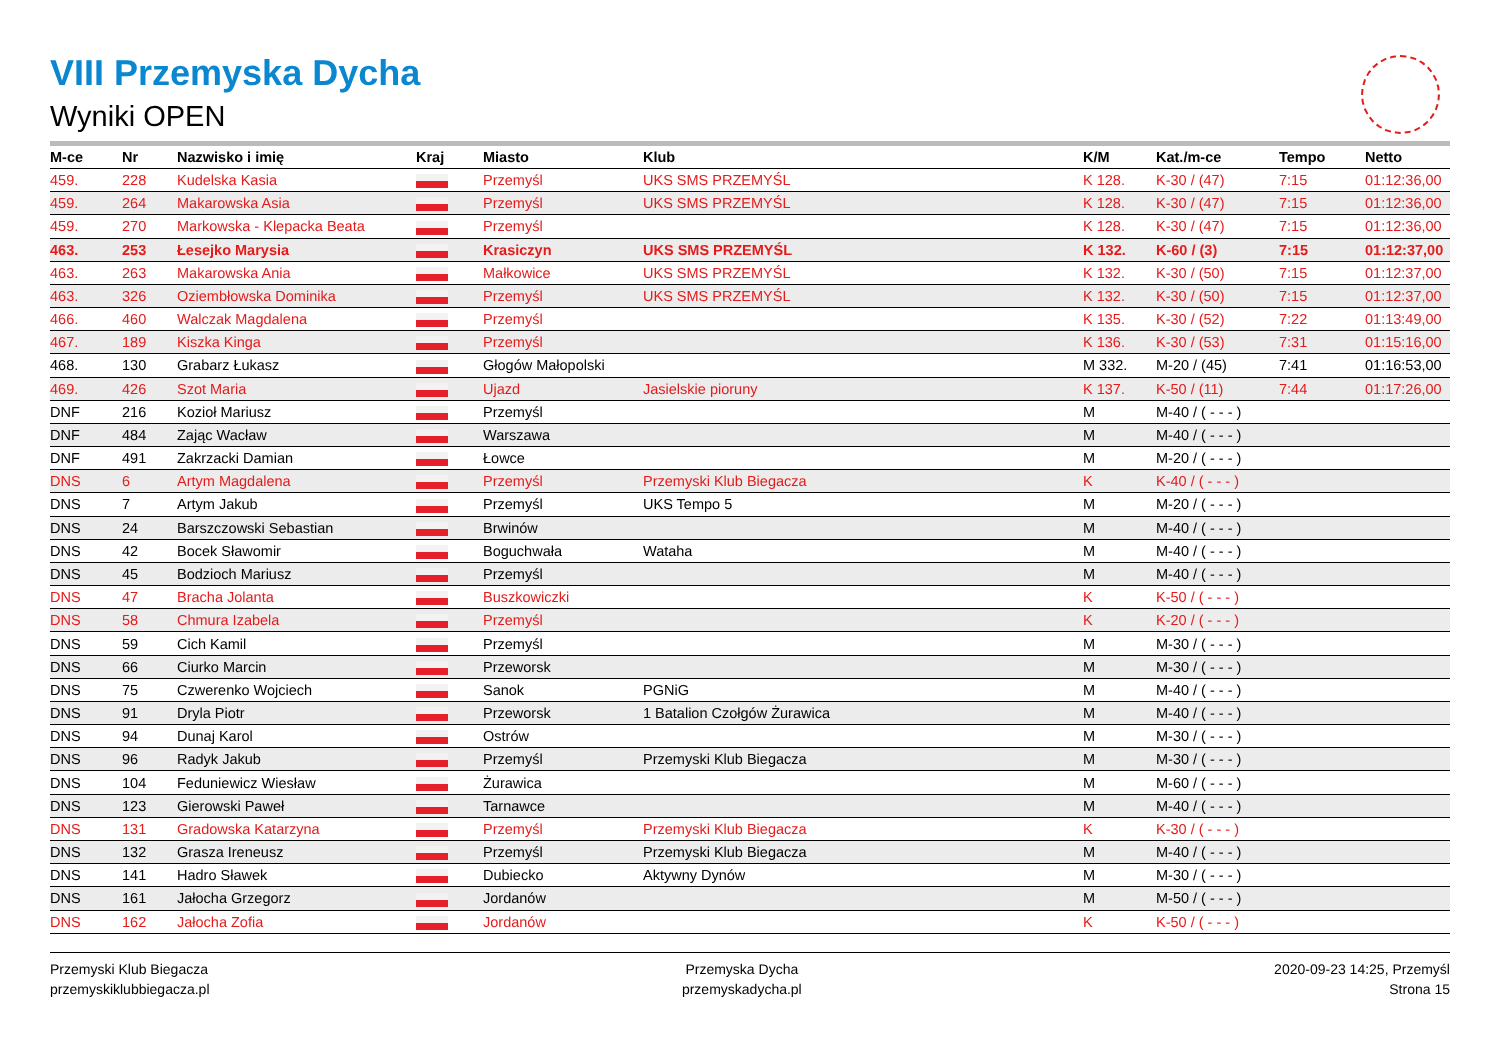VIII Przemyska Dycha
Wyniki OPEN
| M-ce | Nr | Nazwisko i imię | Kraj | Miasto | Klub | K/M | Kat./m-ce | Tempo | Netto |
| --- | --- | --- | --- | --- | --- | --- | --- | --- | --- |
| 459. | 228 | Kudelska Kasia | | Przemyśl | UKS SMS PRZEMYŚL | K 128. | K-30 / (47) | 7:15 | 01:12:36,00 |
| 459. | 264 | Makarowska Asia | | Przemyśl | UKS SMS PRZEMYŚL | K 128. | K-30 / (47) | 7:15 | 01:12:36,00 |
| 459. | 270 | Markowska - Klepacka Beata | | Przemyśl | | K 128. | K-30 / (47) | 7:15 | 01:12:36,00 |
| 463. | 253 | Łesejko Marysia | | Krasiczyn | UKS SMS PRZEMYŚL | K 132. | K-60 / (3) | 7:15 | 01:12:37,00 |
| 463. | 263 | Makarowska Ania | | Małkowice | UKS SMS PRZEMYŚL | K 132. | K-30 / (50) | 7:15 | 01:12:37,00 |
| 463. | 326 | Oziembłowska Dominika | | Przemyśl | UKS SMS PRZEMYŚL | K 132. | K-30 / (50) | 7:15 | 01:12:37,00 |
| 466. | 460 | Walczak Magdalena | | Przemyśl | | K 135. | K-30 / (52) | 7:22 | 01:13:49,00 |
| 467. | 189 | Kiszka Kinga | | Przemyśl | | K 136. | K-30 / (53) | 7:31 | 01:15:16,00 |
| 468. | 130 | Grabarz Łukasz | | Głogów Małopolski | | M 332. | M-20 / (45) | 7:41 | 01:16:53,00 |
| 469. | 426 | Szot Maria | | Ujazd | Jasielskie pioruny | K 137. | K-50 / (11) | 7:44 | 01:17:26,00 |
| DNF | 216 | Kozioł Mariusz | | Przemyśl | | M | M-40 / ( - - - ) | | |
| DNF | 484 | Zając Wacław | | Warszawa | | M | M-40 / ( - - - ) | | |
| DNF | 491 | Zakrzacki Damian | | Łowce | | M | M-20 / ( - - - ) | | |
| DNS | 6 | Artym Magdalena | | Przemyśl | Przemyski Klub Biegacza | K | K-40 / ( - - - ) | | |
| DNS | 7 | Artym Jakub | | Przemyśl | UKS Tempo 5 | M | M-20 / ( - - - ) | | |
| DNS | 24 | Barszczowski Sebastian | | Brwinów | | M | M-40 / ( - - - ) | | |
| DNS | 42 | Bocek Sławomir | | Boguchwała | Wataha | M | M-40 / ( - - - ) | | |
| DNS | 45 | Bodzioch Mariusz | | Przemyśl | | M | M-40 / ( - - - ) | | |
| DNS | 47 | Bracha Jolanta | | Buszkowiczki | | K | K-50 / ( - - - ) | | |
| DNS | 58 | Chmura Izabela | | Przemyśl | | K | K-20 / ( - - - ) | | |
| DNS | 59 | Cich Kamil | | Przemyśl | | M | M-30 / ( - - - ) | | |
| DNS | 66 | Ciurko Marcin | | Przeworsk | | M | M-30 / ( - - - ) | | |
| DNS | 75 | Czwerenko Wojciech | | Sanok | PGNiG | M | M-40 / ( - - - ) | | |
| DNS | 91 | Dryla Piotr | | Przeworsk | 1 Batalion Czołgów Żurawica | M | M-40 / ( - - - ) | | |
| DNS | 94 | Dunaj Karol | | Ostrów | | M | M-30 / ( - - - ) | | |
| DNS | 96 | Radyk Jakub | | Przemyśl | Przemyski Klub Biegacza | M | M-30 / ( - - - ) | | |
| DNS | 104 | Feduniewicz Wiesław | | Żurawica | | M | M-60 / ( - - - ) | | |
| DNS | 123 | Gierowski Paweł | | Tarnawce | | M | M-40 / ( - - - ) | | |
| DNS | 131 | Gradowska Katarzyna | | Przemyśl | Przemyski Klub Biegacza | K | K-30 / ( - - - ) | | |
| DNS | 132 | Grasza Ireneusz | | Przemyśl | Przemyski Klub Biegacza | M | M-40 / ( - - - ) | | |
| DNS | 141 | Hadro Sławek | | Dubiecko | Aktywny Dynów | M | M-30 / ( - - - ) | | |
| DNS | 161 | Jałocha Grzegorz | | Jordanów | | M | M-50 / ( - - - ) | | |
| DNS | 162 | Jałocha Zofia | | Jordanów | | K | K-50 / ( - - - ) | | |
Przemyski Klub Biegacza
przemyskiklubbiegacza.pl
Przemyska Dycha
przemyskadycha.pl
2020-09-23 14:25, Przemyśl
Strona 15